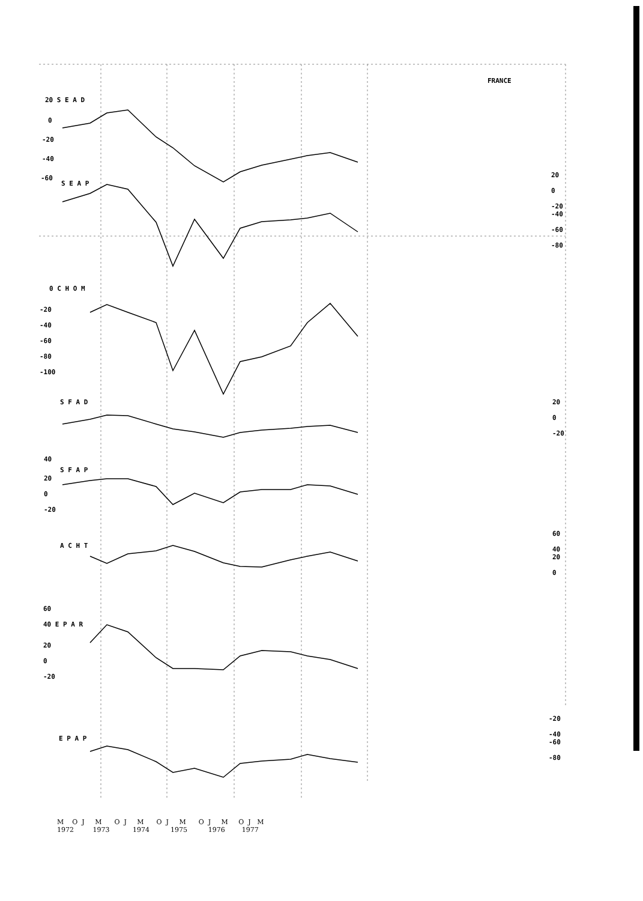FRANCE
20 S E A D
0
-20
-40
-60
S E A P
20
0
-20
-40
-60
-80
0 C H O M
-20
-40
-60
-80
-100
S F A D
20
0
-20
40
S F A P
20
0
-20
A C H T
60
40
20
0
60
40 E P A R
20
0
-20
-20
-40
-60
-80
E P A P
M O J M O J M O J M O J M O J M
1972 1973 1974 1975 1976 1977